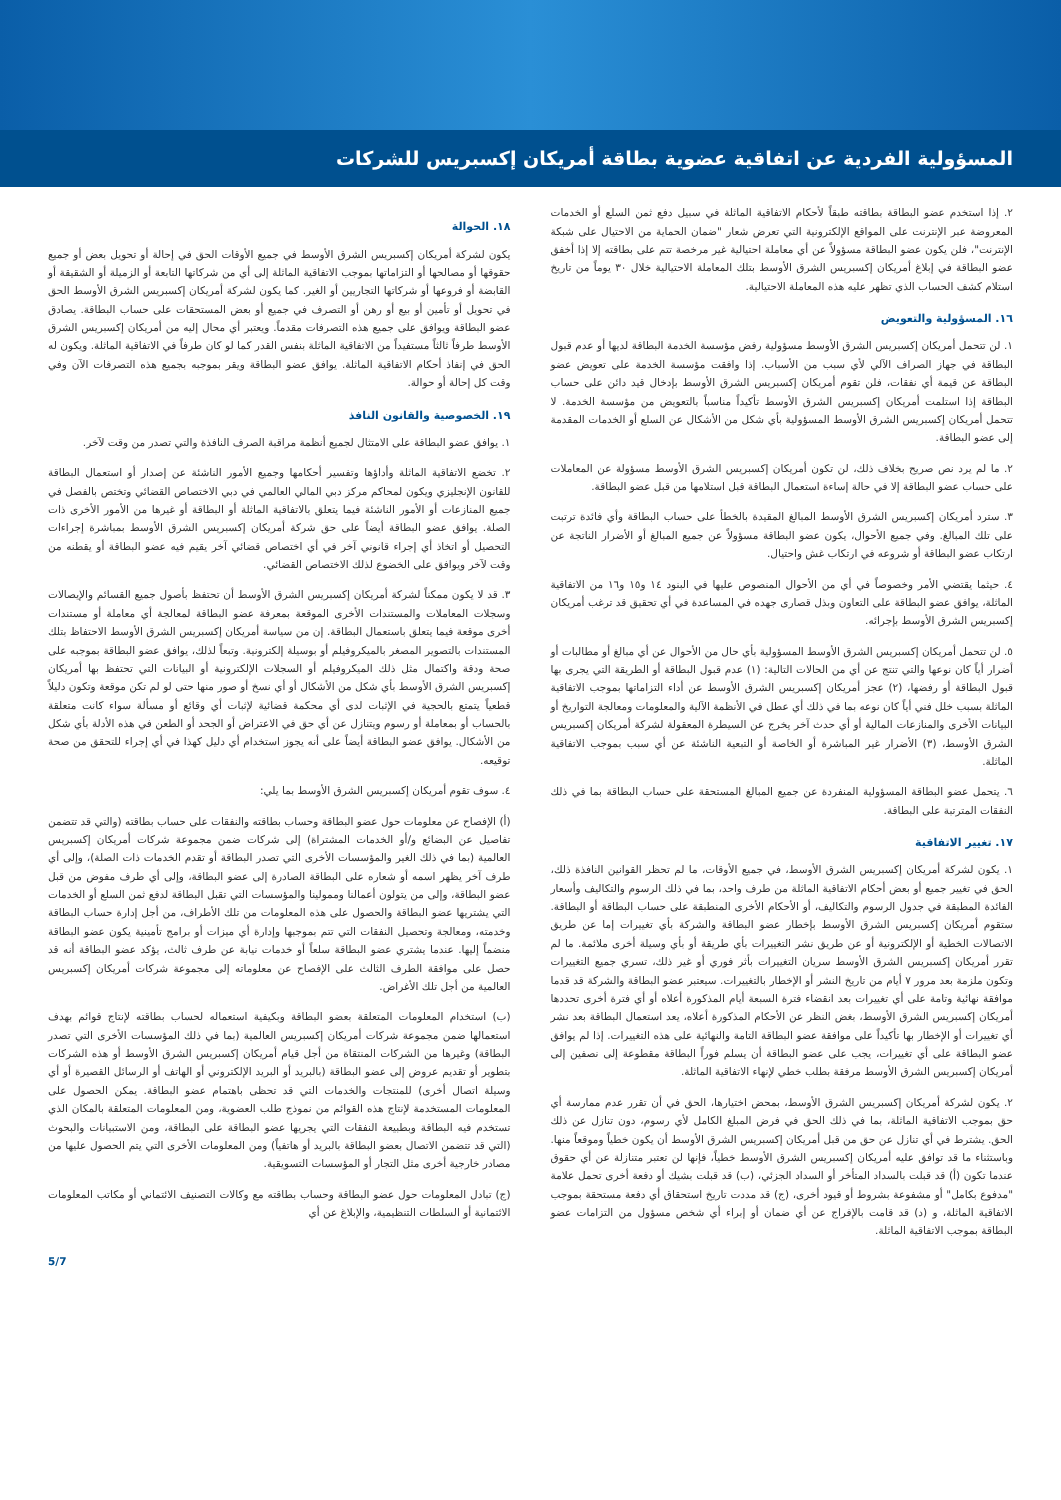المسؤولية الفردية عن اتفاقية عضوية بطاقة أمريكان إكسبريس للشركات
٢. إذا استخدم عضو البطاقة بطاقته طبقاً لأحكام الاتفاقية الماثلة في سبيل دفع ثمن السلع أو الخدمات المعروضة عبر الإنترنت على المواقع الإلكترونية التي تعرض شعار "ضمان الحماية من الاحتيال على شبكة الإنترنت"، فلن يكون عضو البطاقة مسؤولاً عن أي معاملة احتيالية غير مرخصة تتم على بطاقته إلا إذا أخفق عضو البطاقة في إبلاغ أمريكان إكسبريس الشرق الأوسط بتلك المعاملة الاحتيالية خلال ٣٠ يوماً من تاريخ استلام كشف الحساب الذي تظهر عليه هذه المعاملة الاحتيالية.
١٦. المسؤولية والتعويض
١. لن تتحمل أمريكان إكسبريس الشرق الأوسط مسؤولية رفض مؤسسة الخدمة البطاقة لديها أو عدم قبول البطاقة في جهاز الصراف الآلي لأي سبب من الأسباب. إذا وافقت مؤسسة الخدمة على تعويض عضو البطاقة عن قيمة أي نفقات، فلن تقوم أمريكان إكسبريس الشرق الأوسط بإدخال قيد دائن على حساب البطاقة إذا استلمت أمريكان إكسبريس الشرق الأوسط تأكيداً مناسباً بالتعويض من مؤسسة الخدمة. لا تتحمل أمريكان إكسبريس الشرق الأوسط المسؤولية بأي شكل من الأشكال عن السلع أو الخدمات المقدمة إلى عضو البطاقة.
٢. ما لم يرد نص صريح بخلاف ذلك، لن تكون أمريكان إكسبريس الشرق الأوسط مسؤولة عن المعاملات على حساب عضو البطاقة إلا في حالة إساءة استعمال البطاقة قبل استلامها من قبل عضو البطاقة.
٣. سترد أمريكان إكسبريس الشرق الأوسط المبالغ المقيدة بالخطأ على حساب البطاقة وأي فائدة ترتبت على تلك المبالغ. وفي جميع الأحوال، يكون عضو البطاقة مسؤولاً عن جميع المبالغ أو الأضرار الناتجة عن ارتكاب عضو البطاقة أو شروعه في ارتكاب غش واحتيال.
٤. حيثما يقتضي الأمر وخصوصاً في أي من الأحوال المنصوص عليها في البنود ١٤ و١٥ و١٦ من الاتفاقية الماثلة، يوافق عضو البطاقة على التعاون وبذل قصارى جهده في المساعدة في أي تحقيق قد ترغب أمريكان إكسبريس الشرق الأوسط بإجرائه.
٥. لن تتحمل أمريكان إكسبريس الشرق الأوسط المسؤولية بأي حال من الأحوال عن أي مبالغ أو مطالبات أو أضرار أياً كان نوعها والتي تنتج عن أي من الحالات التالية: (١) عدم قبول البطاقة أو الطريقة التي يجرى بها قبول البطاقة أو رفضها، (٢) عجز أمريكان إكسبريس الشرق الأوسط عن أداء التزاماتها بموجب الاتفاقية الماثلة بسبب خلل فني أياً كان نوعه بما في ذلك أي عطل في الأنظمة الآلية والمعلومات ومعالجة التواريخ أو البيانات الأخرى والمنازعات المالية أو أي حدث آخر يخرج عن السيطرة المعقولة لشركة أمريكان إكسبريس الشرق الأوسط، (٣) الأضرار غير المباشرة أو الخاصة أو التبعية الناشئة عن أي سبب بموجب الاتفاقية الماثلة.
٦. يتحمل عضو البطاقة المسؤولية المنفردة عن جميع المبالغ المستحقة على حساب البطاقة بما في ذلك النفقات المترتبة على البطاقة.
١٧. تغيير الاتفاقية
١. يكون لشركة أمريكان إكسبريس الشرق الأوسط، في جميع الأوقات، ما لم تحظر القوانين النافذة ذلك، الحق في تغيير جميع أو بعض أحكام الاتفاقية الماثلة من طرف واحد، بما في ذلك الرسوم والتكاليف وأسعار الفائدة المطبقة في جدول الرسوم والتكاليف، أو الأحكام الأخرى المنطبقة على حساب البطاقة أو البطاقة. ستقوم أمريكان إكسبريس الشرق الأوسط بإخطار عضو البطاقة والشركة بأي تغييرات إما عن طريق الاتصالات الخطية أو الإلكترونية أو عن طريق نشر التغييرات بأي طريقة أو بأي وسيلة أخرى ملائمة. ما لم تقرر أمريكان إكسبريس الشرق الأوسط سريان التغييرات بأثر فوري أو غير ذلك، تسري جميع التغييرات وتكون ملزمة بعد مرور ٧ أيام من تاريخ النشر أو الإخطار بالتغييرات. سيعتبر عضو البطاقة والشركة قد قدما موافقة نهائية وتامة على أي تغييرات بعد انقضاء فترة السبعة أيام المذكورة أعلاه أو أي فترة أخرى تحددها أمريكان إكسبريس الشرق الأوسط، بغض النظر عن الأحكام المذكورة أعلاه، يعد استعمال البطاقة بعد نشر أي تغييرات أو الإخطار بها تأكيداً على موافقة عضو البطاقة التامة والنهائية على هذه التغييرات. إذا لم يوافق عضو البطاقة على أي تغييرات، يجب على عضو البطاقة أن يسلم فوراً البطاقة مقطوعة إلى نصفين إلى أمريكان إكسبريس الشرق الأوسط مرفقة بطلب خطي لإنهاء الاتفاقية الماثلة.
٢. يكون لشركة أمريكان إكسبريس الشرق الأوسط، بمحض اختيارها، الحق في أن تقرر عدم ممارسة أي حق بموجب الاتفاقية الماثلة، بما في ذلك الحق في فرض المبلغ الكامل لأي رسوم، دون تنازل عن ذلك الحق. يشترط في أي تنازل عن حق من قبل أمريكان إكسبريس الشرق الأوسط أن يكون خطياً وموقعاً منها. وباستثناء ما قد توافق عليه أمريكان إكسبريس الشرق الأوسط خطياً، فإنها لن تعتبر متنازلة عن أي حقوق عندما تكون (أ) قد قبلت بالسداد المتأخر أو السداد الجزئي، (ب) قد قبلت بشيك أو دفعة أخرى تحمل علامة "مدفوع بكامل" أو مشفوعة بشروط أو قيود أخرى، (ج) قد مددت تاريخ استحقاق أي دفعة مستحقة بموجب الاتفاقية الماثلة، و (د) قد قامت بالإفراج عن أي ضمان أو إبراء أي شخص مسؤول من التزامات عضو البطاقة بموجب الاتفاقية الماثلة.
١٨. الحوالة
يكون لشركة أمريكان إكسبريس الشرق الأوسط في جميع الأوقات الحق في إحالة أو تحويل بعض أو جميع حقوقها أو مصالحها أو التزاماتها بموجب الاتفاقية الماثلة إلى أي من شركاتها التابعة أو الزميلة أو الشقيقة أو القابضة أو فروعها أو شركاتها التجاريين أو الغير. كما يكون لشركة أمريكان إكسبريس الشرق الأوسط الحق في تحويل أو تأمين أو بيع أو رهن أو التصرف في جميع أو بعض المستحقات على حساب البطاقة. يصادق عضو البطاقة ويوافق على جميع هذه التصرفات مقدماً. ويعتبر أي محال إليه من أمريكان إكسبريس الشرق الأوسط طرفاً ثالثاً مستفيداً من الاتفاقية الماثلة بنفس القدر كما لو كان طرفاً في الاتفاقية الماثلة. ويكون له الحق في إنفاذ أحكام الاتفاقية الماثلة. يوافق عضو البطاقة ويقر بموجبه بجميع هذه التصرفات الآن وفي وقت كل إحالة أو حوالة.
١٩. الخصوصية والقانون النافذ
١. يوافق عضو البطاقة على الامتثال لجميع أنظمة مراقبة الصرف النافذة والتي تصدر من وقت لآخر.
٢. تخضع الاتفاقية الماثلة وأداؤها وتفسير أحكامها وجميع الأمور الناشئة عن إصدار أو استعمال البطاقة للقانون الإنجليزي ويكون لمحاكم مركز دبي المالي العالمي في دبي الاختصاص القضائي وتختص بالفصل في جميع المنازعات أو الأمور الناشئة فيما يتعلق بالاتفاقية الماثلة أو البطاقة أو غيرها من الأمور الأخرى ذات الصلة. يوافق عضو البطاقة أيضاً على حق شركة أمريكان إكسبريس الشرق الأوسط بمباشرة إجراءات التحصيل أو اتخاذ أي إجراء قانوني آخر في أي اختصاص قضائي آخر يقيم فيه عضو البطاقة أو يقطنه من وقت لآخر ويوافق على الخضوع لذلك الاختصاص القضائي.
٣. قد لا يكون ممكناً لشركة أمريكان إكسبريس الشرق الأوسط أن تحتفظ بأصول جميع القسائم والإيصالات وسجلات المعاملات والمستندات الأخرى الموقعة بمعرفة عضو البطاقة لمعالجة أي معاملة أو مستندات أخرى موقعة فيما يتعلق باستعمال البطاقة. إن من سياسة أمريكان إكسبريس الشرق الأوسط الاحتفاظ بتلك المستندات بالتصوير المصغر بالميكروفيلم أو بوسيلة إلكترونية. وتبعاً لذلك، يوافق عضو البطاقة بموجبه على صحة ودقة واكتمال مثل ذلك الميكروفيلم أو السجلات الإلكترونية أو البيانات التي تحتفظ بها أمريكان إكسبريس الشرق الأوسط بأي شكل من الأشكال أو أي نسخ أو صور منها حتى لو لم تكن موقعة وتكون دليلاً قطعياً يتمتع بالحجية في الإثبات لدى أي محكمة قضائية لإثبات أي وقائع أو مسألة سواء كانت متعلقة بالحساب أو بمعاملة أو رسوم ويتنازل عن أي حق في الاعتراض أو الجحد أو الطعن في هذه الأدلة بأي شكل من الأشكال. يوافق عضو البطاقة أيضاً على أنه يجوز استخدام أي دليل كهذا في أي إجراء للتحقق من صحة توقيعه.
٤. سوف تقوم أمريكان إكسبريس الشرق الأوسط بما يلي:
(أ) الإفصاح عن معلومات حول عضو البطاقة وحساب بطاقته والنفقات على حساب بطاقته (والتي قد تتضمن تفاصيل عن البضائع و/أو الخدمات المشتراة) إلى شركات ضمن مجموعة شركات أمريكان إكسبريس العالمية (بما في ذلك الغير والمؤسسات الأخرى التي تصدر البطاقة أو تقدم الخدمات ذات الصلة)، وإلى أي طرف آخر يظهر اسمه أو شعاره على البطاقة الصادرة إلى عضو البطاقة، وإلى أي طرف مفوض من قبل عضو البطاقة، وإلى من يتولون أعمالنا وممولينا والمؤسسات التي تقبل البطاقة لدفع ثمن السلع أو الخدمات التي يشتريها عضو البطاقة والحصول على هذه المعلومات من تلك الأطراف، من أجل إدارة حساب البطاقة وخدمته، ومعالجة وتحصيل النفقات التي تتم بموجبها وإدارة أي ميزات أو برامج تأمينية يكون عضو البطاقة منضماً إليها. عندما يشتري عضو البطاقة سلعاً أو خدمات نيابة عن طرف ثالث، يؤكد عضو البطاقة أنه قد حصل على موافقة الطرف الثالث على الإفصاح عن معلوماته إلى مجموعة شركات أمريكان إكسبريس العالمية من أجل تلك الأغراض.
(ب) استخدام المعلومات المتعلقة بعضو البطاقة وبكيفية استعماله لحساب بطاقته لإنتاج قوائم بهدف استعمالها ضمن مجموعة شركات أمريكان إكسبريس العالمية (بما في ذلك المؤسسات الأخرى التي تصدر البطاقة) وغيرها من الشركات المنتقاة من أجل قيام أمريكان إكسبريس الشرق الأوسط أو هذه الشركات بتطوير أو تقديم عروض إلى عضو البطاقة (بالبريد أو البريد الإلكتروني أو الهاتف أو الرسائل القصيرة أو أي وسيلة اتصال أخرى) للمنتجات والخدمات التي قد تحظى باهتمام عضو البطاقة. يمكن الحصول على المعلومات المستخدمة لإنتاج هذه القوائم من نموذج طلب العضوية، ومن المعلومات المتعلقة بالمكان الذي تستخدم فيه البطاقة وبطبيعة النفقات التي يجريها عضو البطاقة على البطاقة، ومن الاستبيانات والبحوث (التي قد تتضمن الاتصال بعضو البطاقة بالبريد أو هاتفياً) ومن المعلومات الأخرى التي يتم الحصول عليها من مصادر خارجية أخرى مثل التجار أو المؤسسات التسويقية.
(ج) تبادل المعلومات حول عضو البطاقة وحساب بطاقته مع وكالات التصنيف الائتماني أو مكاتب المعلومات الائتمانية أو السلطات التنظيمية، والإبلاغ عن أي
5/7